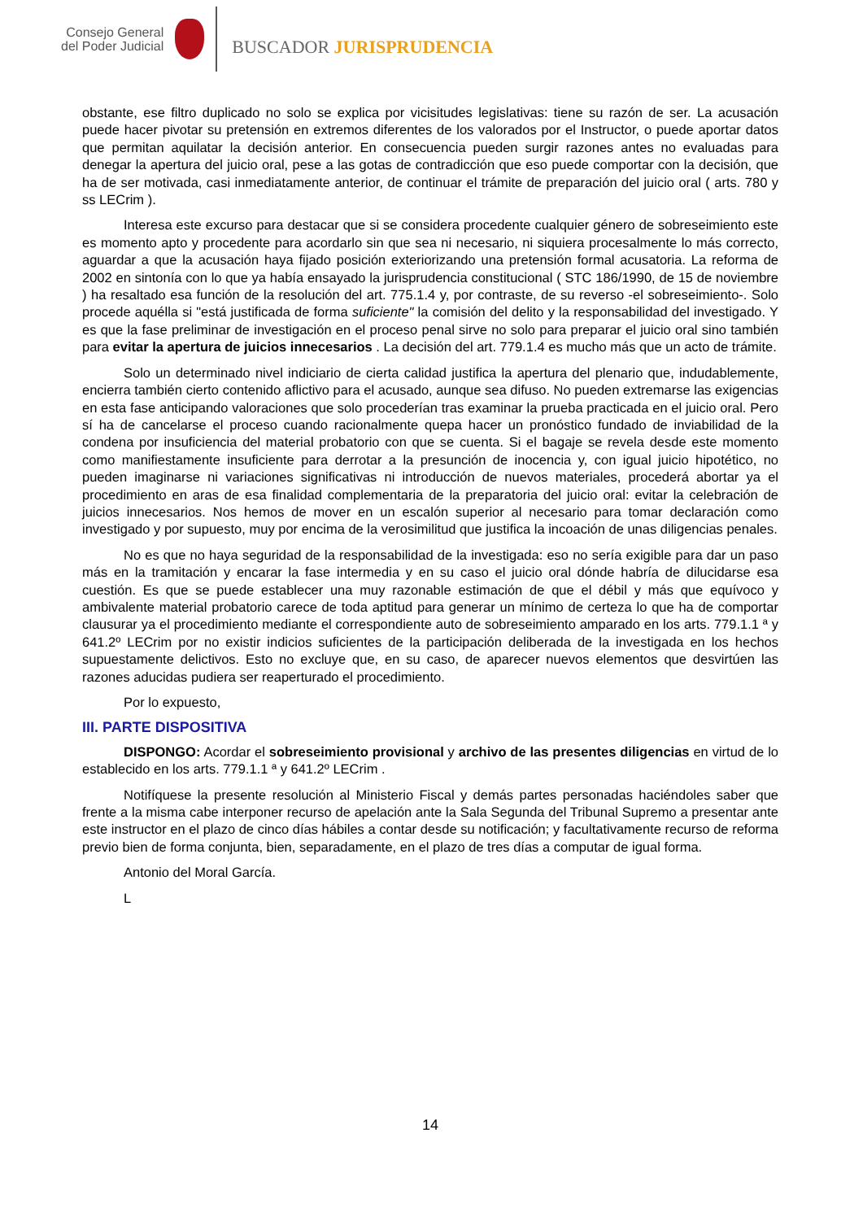Consejo General
del Poder Judicial
BUSCADOR JURISPRUDENCIA
obstante, ese filtro duplicado no solo se explica por vicisitudes legislativas: tiene su razón de ser. La acusación puede hacer pivotar su pretensión en extremos diferentes de los valorados por el Instructor, o puede aportar datos que permitan aquilatar la decisión anterior. En consecuencia pueden surgir razones antes no evaluadas para denegar la apertura del juicio oral, pese a las gotas de contradicción que eso puede comportar con la decisión, que ha de ser motivada, casi inmediatamente anterior, de continuar el trámite de preparación del juicio oral ( arts. 780 y ss LECrim ).
Interesa este excurso para destacar que si se considera procedente cualquier género de sobreseimiento este es momento apto y procedente para acordarlo sin que sea ni necesario, ni siquiera procesalmente lo más correcto, aguardar a que la acusación haya fijado posición exteriorizando una pretensión formal acusatoria. La reforma de 2002 en sintonía con lo que ya había ensayado la jurisprudencia constitucional ( STC 186/1990, de 15 de noviembre ) ha resaltado esa función de la resolución del art. 775.1.4 y, por contraste, de su reverso -el sobreseimiento-. Solo procede aquélla si "está justificada de forma suficiente" la comisión del delito y la responsabilidad del investigado. Y es que la fase preliminar de investigación en el proceso penal sirve no solo para preparar el juicio oral sino también para evitar la apertura de juicios innecesarios . La decisión del art. 779.1.4 es mucho más que un acto de trámite.
Solo un determinado nivel indiciario de cierta calidad justifica la apertura del plenario que, indudablemente, encierra también cierto contenido aflictivo para el acusado, aunque sea difuso. No pueden extremarse las exigencias en esta fase anticipando valoraciones que solo procederían tras examinar la prueba practicada en el juicio oral. Pero sí ha de cancelarse el proceso cuando racionalmente quepa hacer un pronóstico fundado de inviabilidad de la condena por insuficiencia del material probatorio con que se cuenta. Si el bagaje se revela desde este momento como manifiestamente insuficiente para derrotar a la presunción de inocencia y, con igual juicio hipotético, no pueden imaginarse ni variaciones significativas ni introducción de nuevos materiales, procederá abortar ya el procedimiento en aras de esa finalidad complementaria de la preparatoria del juicio oral: evitar la celebración de juicios innecesarios. Nos hemos de mover en un escalón superior al necesario para tomar declaración como investigado y por supuesto, muy por encima de la verosimilitud que justifica la incoación de unas diligencias penales.
No es que no haya seguridad de la responsabilidad de la investigada: eso no sería exigible para dar un paso más en la tramitación y encarar la fase intermedia y en su caso el juicio oral dónde habría de dilucidarse esa cuestión. Es que se puede establecer una muy razonable estimación de que el débil y más que equívoco y ambivalente material probatorio carece de toda aptitud para generar un mínimo de certeza lo que ha de comportar clausurar ya el procedimiento mediante el correspondiente auto de sobreseimiento amparado en los arts. 779.1.1 ª y 641.2º LECrim por no existir indicios suficientes de la participación deliberada de la investigada en los hechos supuestamente delictivos. Esto no excluye que, en su caso, de aparecer nuevos elementos que desvirtúen las razones aducidas pudiera ser reaperturado el procedimiento.
Por lo expuesto,
III. PARTE DISPOSITIVA
DISPONGO: Acordar el sobreseimiento provisional y archivo de las presentes diligencias en virtud de lo establecido en los arts. 779.1.1 ª y 641.2º LECrim .
Notifíquese la presente resolución al Ministerio Fiscal y demás partes personadas haciéndoles saber que frente a la misma cabe interponer recurso de apelación ante la Sala Segunda del Tribunal Supremo a presentar ante este instructor en el plazo de cinco días hábiles a contar desde su notificación; y facultativamente recurso de reforma previo bien de forma conjunta, bien, separadamente, en el plazo de tres días a computar de igual forma.
Antonio del Moral García.
L
14